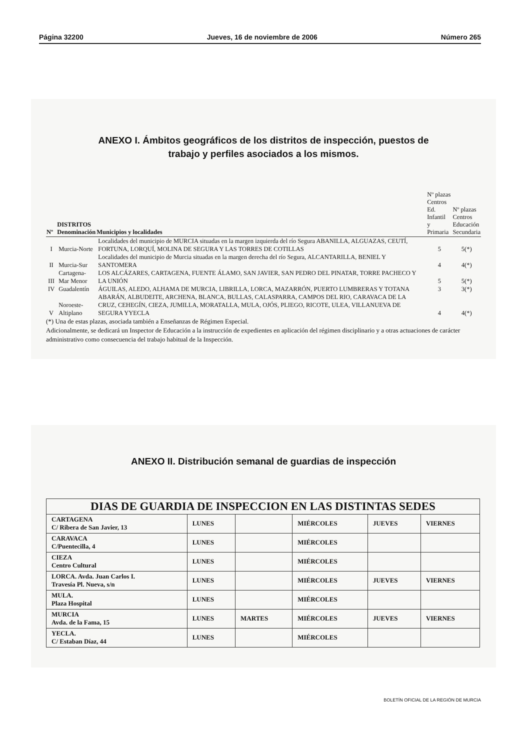Página 32200 Jueves, 16 de noviembre de 2006 Número 265
ANEXO I. Ámbitos geográficos de los distritos de inspección, puestos de
trabajo y perfiles asociados a los mismos.
| Nº | DISTRITOS Denominación | Municipios y localidades | Nº plazas Centros Ed. Infantil y Primaria | Nº plazas Centros Educación Secundaria |
| --- | --- | --- | --- | --- |
| I | Murcia-Norte | Localidades del municipio de MURCIA situadas en la margen izquierda del río Segura ABANILLA, ALGUAZAS, CEUTÍ, FORTUNA, LORQUÍ, MOLINA DE SEGURA Y LAS TORRES DE COTILLAS | 5 | 5(*) |
| II | Murcia-Sur | Localidades del municipio de Murcia situadas en la margen derecha del río Segura, ALCANTARILLA, BENIEL Y SANTOMERA | 4 | 4(*) |
| III | Cartagena- Mar Menor | LOS ALCÁZARES, CARTAGENA, FUENTE ÁLAMO, SAN JAVIER, SAN PEDRO DEL PINATAR, TORRE PACHECO Y LA UNIÓN | 5 | 5(*) |
| IV | Guadalentín | ÁGUILAS, ALEDO, ALHAMA DE MURCIA, LIBRILLA, LORCA, MAZARRÓN, PUERTO LUMBRERAS Y TOTANA | 3 | 3(*) |
| V | Noroeste- Altiplano | ABARÁN, ALBUDEITE, ARCHENA, BLANCA, BULLAS, CALASPARRA, CAMPOS DEL RIO, CARAVACA DE LA CRUZ, CEHEGÍN, CIEZA, JUMILLA, MORATALLA, MULA, OJÓS, PLIEGO, RICOTE, ULEA, VILLANUEVA DE SEGURA YYECLA | 4 | 4(*) |
(*) Una de estas plazas, asociada también a Enseñanzas de Régimen Especial.
Adicionalmente, se dedicará un Inspector de Educación a la instrucción de expedientes en aplicación del régimen disciplinario y a otras actuaciones de carácter administrativo como consecuencia del trabajo habitual de la Inspección.
ANEXO II. Distribución semanal de guardias de inspección
| DIAS DE GUARDIA DE INSPECCION EN LAS DISTINTAS SEDES | | | | | |
| --- | --- | --- | --- | --- | --- |
| CARTAGENA C/ Ribera de San Javier, 13 | LUNES | | MIÉRCOLES | JUEVES | VIERNES |
| CARAVACA C/Puentecilla, 4 | LUNES | | MIÉRCOLES | | |
| CIEZA Centro Cultural | LUNES | | MIÉRCOLES | | |
| LORCA. Avda. Juan Carlos I. Travesía Pl. Nueva, s/n | LUNES | | MIÉRCOLES | JUEVES | VIERNES |
| MULA. Plaza Hospital | LUNES | | MIÉRCOLES | | |
| MURCIA Avda. de la Fama, 15 | LUNES | MARTES | MIÉRCOLES | JUEVES | VIERNES |
| YECLA. C/ Estaban Díaz, 44 | LUNES | | MIÉRCOLES | | |
BOLETÍN OFICIAL DE LA REGIÓN DE MURCIA